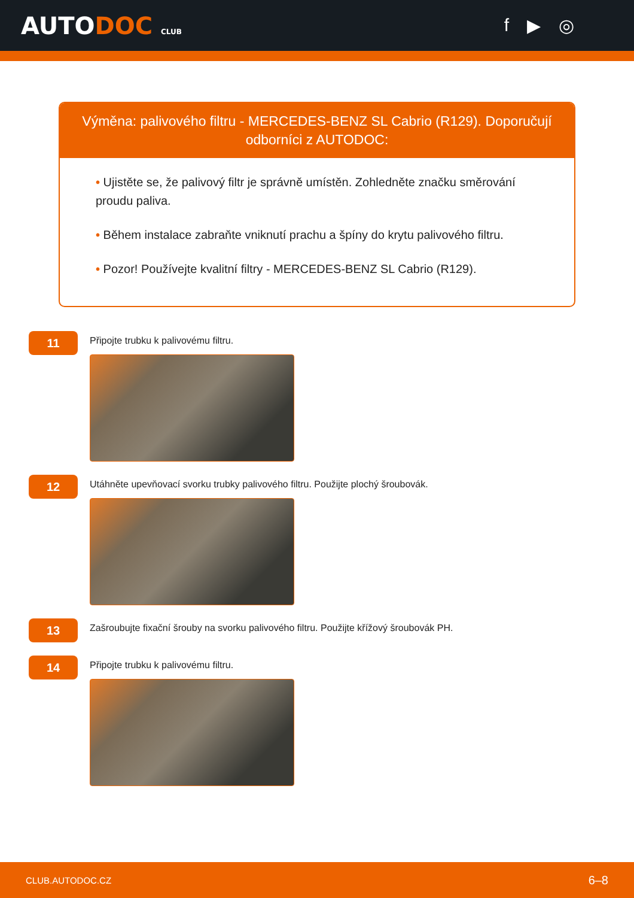AUTODOC CLUB
f ▶ ◎
Výměna: palivového filtru - MERCEDES-BENZ SL Cabrio (R129). Doporučují odborníci z AUTODOC:
• Ujistěte se, že palivový filtr je správně umístěn. Zohledněte značku směrování proudu paliva.
• Během instalace zabraňte vniknutí prachu a špíny do krytu palivového filtru.
• Pozor! Používejte kvalitní filtry - MERCEDES-BENZ SL Cabrio (R129).
11
Připojte trubku k palivovému filtru.
12
Utáhněte upevňovací svorku trubky palivového filtru. Použijte plochý šroubovák.
13
Zašroubujte fixační šrouby na svorku palivového filtru. Použijte křížový šroubovák PH.
14
Připojte trubku k palivovému filtru.
CLUB.AUTODOC.CZ 6–8